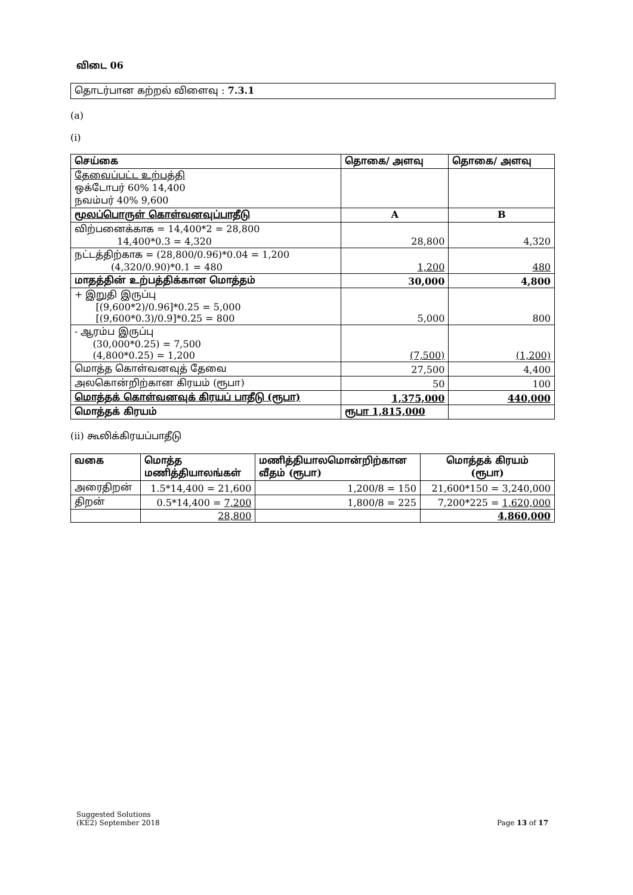விடை 06
தொடர்பான கற்றல் விளைவு : 7.3.1
(a)
(i)
| செய்கை | தொகை/ அளவு | தொகை/ அளவு |
| --- | --- | --- |
| தேவைப்பட்ட உற்பத்தி ஒக்டோபர் 60% 14,400 நவம்பர் 40% 9,600 | | |
| மூலப்பொருள் கொள்வனவுப்பாதீடு | A | B |
| விற்பனைக்காக = 14,400*2 = 28,800 14,400*0.3 = 4,320 | 28,800 | 4,320 |
| நட்டத்திற்காக = (28,800/0.96)*0.04 = 1,200 (4,320/0.90)*0.1 = 480 | 1,200 | 480 |
| மாதத்தின் உற்பத்திக்கான மொத்தம் | 30,000 | 4,800 |
| + இறுதி இருப்பு [(9,600*2)/0.96]*0.25 = 5,000 [(9,600*0.3)/0.9]*0.25 = 800 | 5,000 | 800 |
| - ஆரம்ப இருப்பு (30,000*0.25) = 7,500 (4,800*0.25) = 1,200 | (7,500) | (1,200) |
| மொத்த கொள்வனவுத் தேவை | 27,500 | 4,400 |
| அலகொன்றிற்கான கிரயம் (ரூபா) | 50 | 100 |
| மொத்தக் கொள்வனவுக் கிரயப் பாதீடு (ரூபா) | 1,375,000 | 440,000 |
| மொத்தக் கிரயம் | ரூபா 1,815,000 | |
(ii) கூலிக்கிரயப்பாதீடு
| வகை | மொத்த மணித்தியாலங்கள் | மணித்தியாலமொன்றிற்கான வீதம் (ரூபா) | மொத்தக் கிரயம் (ரூபா) |
| --- | --- | --- | --- |
| அரைதிறன் | 1.5*14,400 = 21,600 | 1,200/8 = 150 | 21,600*150 = 3,240,000 |
| திறன் | 0.5*14,400 = 7,200 | 1,800/8 = 225 | 7,200*225 = 1,620,000 |
| | 28,800 | | 4,860,000 |
Suggested Solutions
(KE2) September 2018
Page 13 of 17